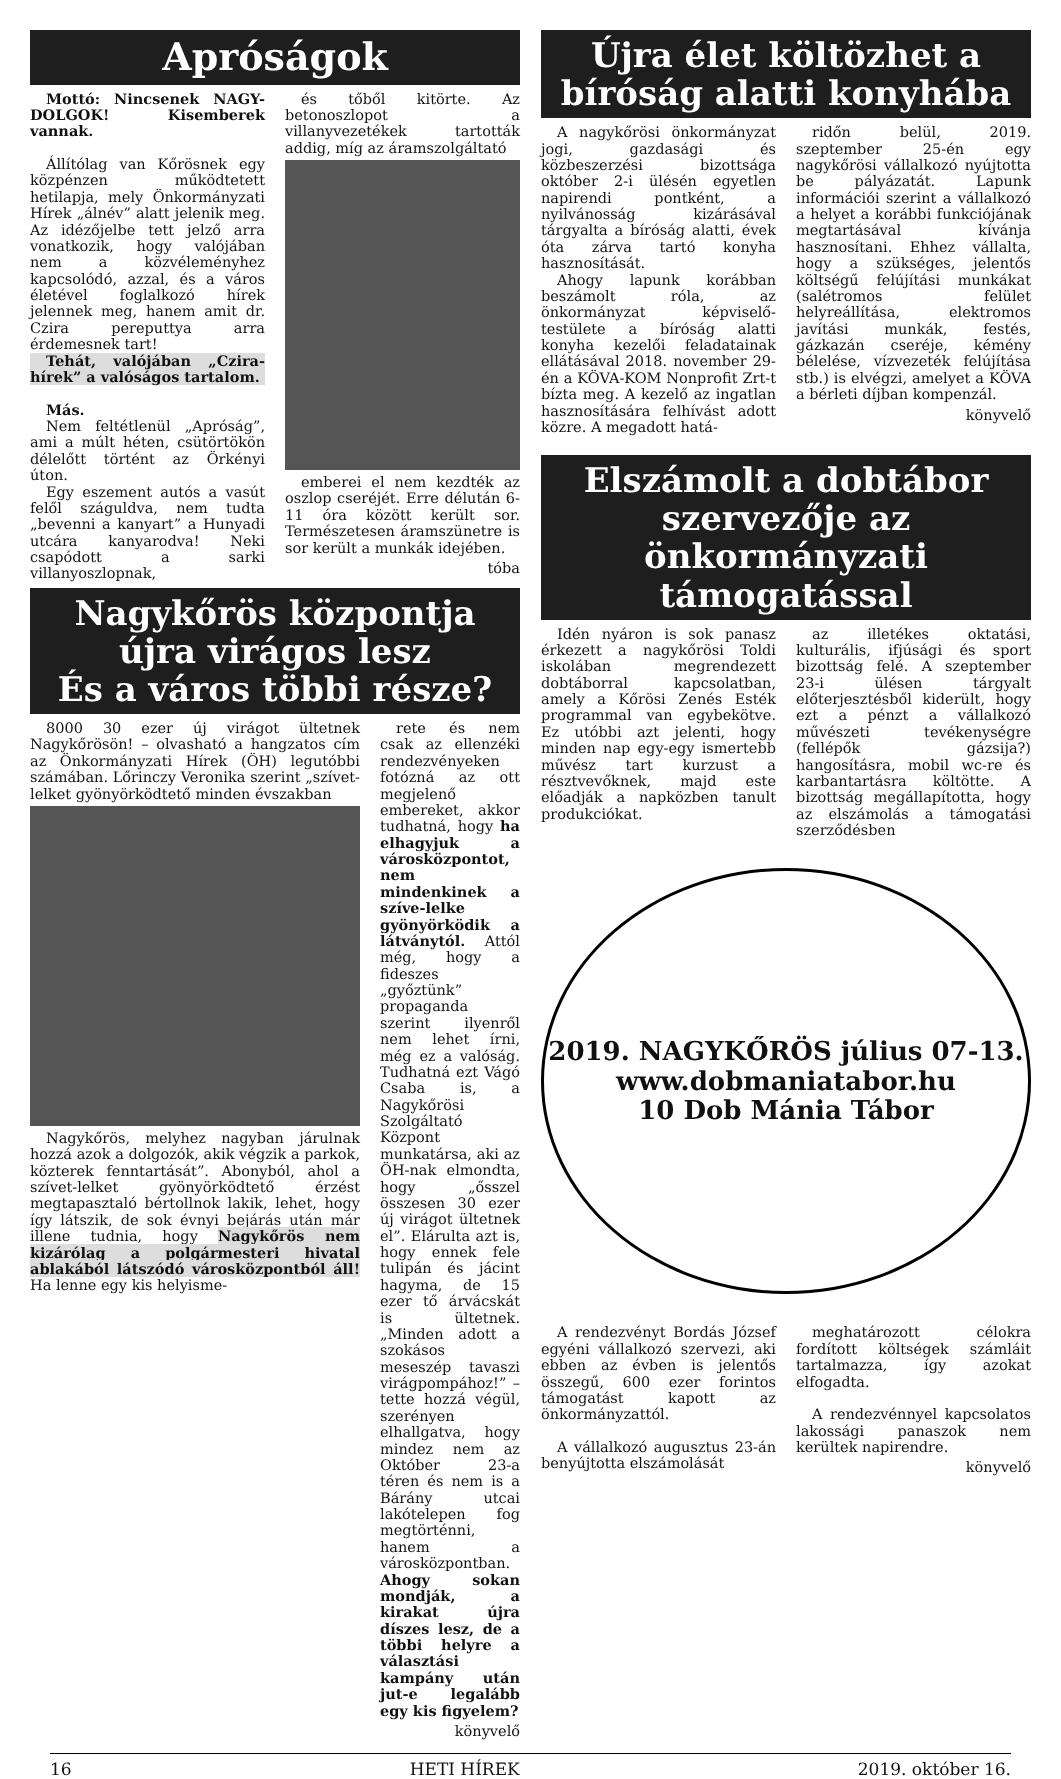Apróságok
Mottó: Nincsenek NAGY-DOLGOK! Kisemberek vannak.
Állítólag van Kőrösnek egy közpénzen működtetett hetilapja, mely Önkormányzati Hírek „álnév” alatt jelenik meg. Az idézőjelbe tett jelző arra vonatkozik, hogy valójában nem a közvéleményhez kapcsolódó, azzal, és a város életével foglalkozó hírek jelennek meg, hanem amit dr. Czira pereputtya arra érdemesnek tart!
Tehát, valójában „Czira-hírek” a valóságos tartalom.
Más.
Nem feltétlenül „Apróság”, ami a múlt héten, csütörtökön délelőtt történt az Örkényi úton.
Egy eszement autós a vasút felől száguldva, nem tudta „bevenni a kanyart” a Hunyadi utcára kanyarodva! Neki csapódott a sarki villanyoszlopnak,
és tőből kitörte. Az betonoszlopot a villanyvezetékek tartották addig, míg az áramszolgáltató
emberei el nem kezdték az oszlop cseréjét. Erre délután 6-11 óra között került sor. Természetesen áramszünetre is sor került a munkák idejében.
tóba
Nagykőrös központja újra virágos lesz
És a város többi része?
8000 30 ezer új virágot ültetnek Nagykőrösön! – olvasható a hangzatos cím az Önkormányzati Hírek (ÖH) legutóbbi számában. Lőrinczy Veronika szerint „szívet-lelket gyönyörködtető minden évszakban
Nagykőrös, melyhez nagyban járulnak hozzá azok a dolgozók, akik végzik a parkok, közterek fenntartását”. Abonyból, ahol a szívet-lelket gyönyörködtető érzést megtapasztaló bértollnok lakik, lehet, hogy így látszik, de sok évnyi bejárás után már illene tudnia, hogy Nagykőrös nem kizárólag a polgármesteri hivatal ablakából látszódó városközpontból áll! Ha lenne egy kis helyisme-
rete és nem csak az ellenzéki rendezvényeken fotózná az ott megjelenő embereket, akkor tudhatná, hogy ha elhagyjuk a városközpontot, nem mindenkinek a szíve-lelke gyönyörködik a látványtól. Attól még, hogy a fideszes „győztünk” propaganda szerint ilyenről nem lehet írni, még ez a valóság. Tudhatná ezt Vágó Csaba is, a Nagykőrösi Szolgáltató Központ munkatársa, aki az ÖH-nak elmondta, hogy „ősszel összesen 30 ezer új virágot ültetnek el”. Elárulta azt is, hogy ennek fele tulipán és jácint hagyma, de 15 ezer tő árvácskát is ültetnek. „Minden adott a szokásos meseszép tavaszi virágpompához!” – tette hozzá végül, szerényen elhallgatva, hogy mindez nem az Október 23-a téren és nem is a Bárány utcai lakótelepen fog megtörténni, hanem a városközpontban. Ahogy sokan mondják, a kirakat újra díszes lesz, de a többi helyre a választási kampány után jut-e legalább egy kis figyelem?
könyvelő
Újra élet költözhet a bíróság alatti konyhába
A nagykőrösi önkormányzat jogi, gazdasági és közbeszerzési bizottsága október 2-i ülésén egyetlen napirendi pontként, a nyilvánosság kizárásával tárgyalta a bíróság alatti, évek óta zárva tartó konyha hasznosítását.
Ahogy lapunk korábban beszámolt róla, az önkormányzat képviselő-testülete a bíróság alatti konyha kezelői feladatainak ellátásával 2018. november 29-én a KÖVA-KOM Nonprofit Zrt-t bízta meg. A kezelő az ingatlan hasznosítására felhívást adott közre. A megadott hatá-
ridőn belül, 2019. szeptember 25-én egy nagykőrösi vállalkozó nyújtotta be pályázatát. Lapunk információi szerint a vállalkozó a helyet a korábbi funkciójának megtartásával kívánja hasznosítani. Ehhez vállalta, hogy a szükséges, jelentős költségű felújítási munkákat (salétromos felület helyreállítása, elektromos javítási munkák, festés, gázkazán cseréje, kémény bélelése, vízvezeték felújítása stb.) is elvégzi, amelyet a KÖVA a bérleti díjban kompenzál.
könyvelő
Elszámolt a dobtábor szervezője az önkormányzati támogatással
Idén nyáron is sok panasz érkezett a nagykőrösi Toldi iskolában megrendezett dobtáborral kapcsolatban, amely a Kőrösi Zenés Esték programmal van egybekötve. Ez utóbbi azt jelenti, hogy minden nap egy-egy ismertebb művész tart kurzust a résztvevőknek, majd este előadják a napközben tanult produkciókat.
az illetékes oktatási, kulturális, ifjúsági és sport bizottság felé. A szeptember 23-i ülésen tárgyalt előterjesztésből kiderült, hogy ezt a pénzt a vállalkozó művészeti tevékenységre (fellépők gázsija?) hangosításra, mobil wc-re és karbantartásra költötte. A bizottság megállapította, hogy az elszámolás a támogatási szerződésben
2019. NAGYKŐRÖS július 07-13.
www.dobmaniatabor.hu
10 Dob Mánia Tábor
A rendezvényt Bordás József egyéni vállalkozó szervezi, aki ebben az évben is jelentős összegű, 600 ezer forintos támogatást kapott az önkormányzattól.
A vállalkozó augusztus 23-án benyújtotta elszámolását
meghatározott célokra fordított költségek számláit tartalmazza, így azokat elfogadta.
A rendezvénnyel kapcsolatos lakossági panaszok nem kerültek napirendre.
könyvelő
16 HETI HÍREK 2019. október 16.